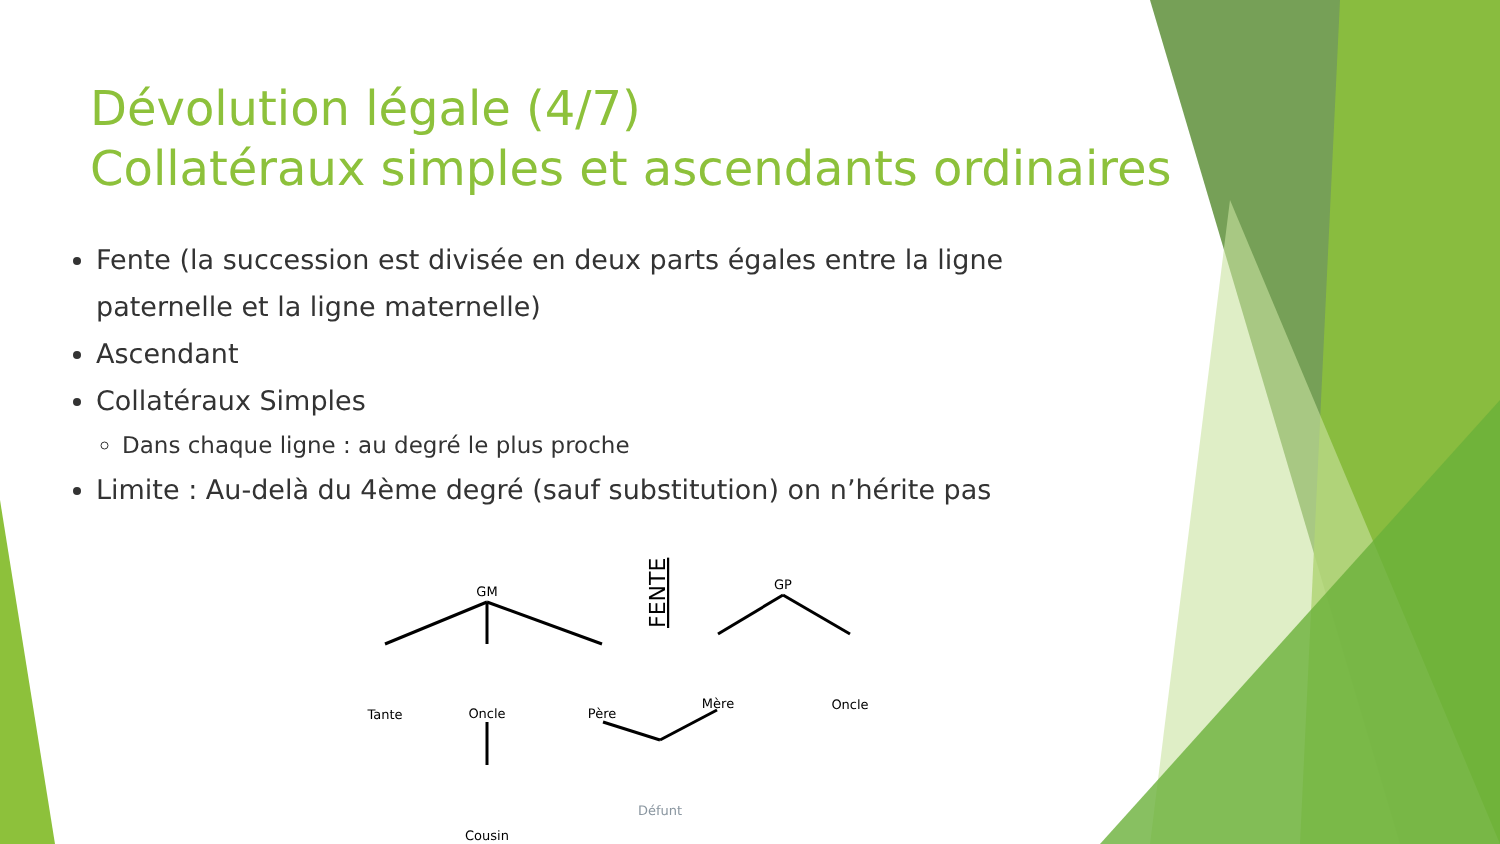Dévolution légale (4/7)
Collatéraux simples et ascendants ordinaires
Fente (la succession est divisée en deux parts égales entre la ligne paternelle et la ligne maternelle)
Ascendant
Collatéraux Simples
Dans chaque ligne : au degré le plus proche
Limite : Au-delà du 4ème degré (sauf substitution) on n’hérite pas
GM
GP
Tante
Oncle
Père
Mère
Oncle
Défunt
Cousin
FENTE